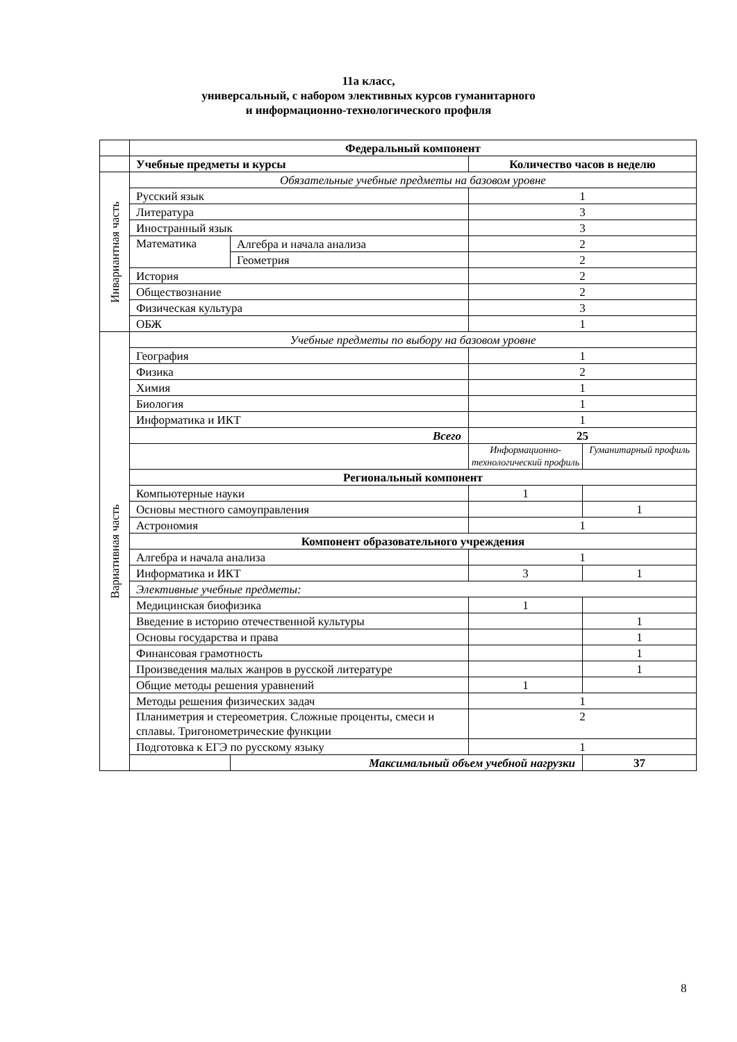11а класс,
универсальный, с набором элективных курсов гуманитарного
и информационно-технологического профиля
| | Федеральный компонент | | | |
| | Учебные предметы и курсы | | Количество часов в неделю | |
| Инвариантная часть | Обязательные учебные предметы на базовом уровне | | | |
| | Русский язык | | 1 | |
| | Литература | | 3 | |
| | Иностранный язык | | 3 | |
| | Математика | Алгебра и начала анализа | 2 | |
| | | Геометрия | 2 | |
| | История | | 2 | |
| | Обществознание | | 2 | |
| | Физическая культура | | 3 | |
| | ОБЖ | | 1 | |
| Вариативная часть | Учебные предметы по выбору на базовом уровне | | | |
| | География | | 1 | |
| | Физика | | 2 | |
| | Химия | | 1 | |
| | Биология | | 1 | |
| | Информатика и ИКТ | | 1 | |
| | Всего | | 25 | |
| | | | Информационно-технологический профиль | Гуманитарный профиль |
| | Региональный компонент | | | |
| | Компьютерные науки | | 1 | |
| | Основы местного самоуправления | | | 1 |
| | Астрономия | | 1 | |
| | Компонент образовательного учреждения | | | |
| | Алгебра и начала анализа | | 1 | |
| | Информатика и ИКТ | | 3 | 1 |
| | Элективные учебные предметы: | | | |
| | Медицинская биофизика | | 1 | |
| | Введение в историю отечественной культуры | | | 1 |
| | Основы государства и права | | | 1 |
| | Финансовая грамотность | | | 1 |
| | Произведения малых жанров в русской литературе | | | 1 |
| | Общие методы решения уравнений | | 1 | |
| | Методы решения физических задач | | 1 | |
| | Планиметрия и стереометрия. Сложные проценты, смеси и сплавы. Тригонометрические функции | | 2 | |
| | Подготовка к ЕГЭ по русскому языку | | 1 | |
| | | Максимальный объем учебной нагрузки | | 37 |
8